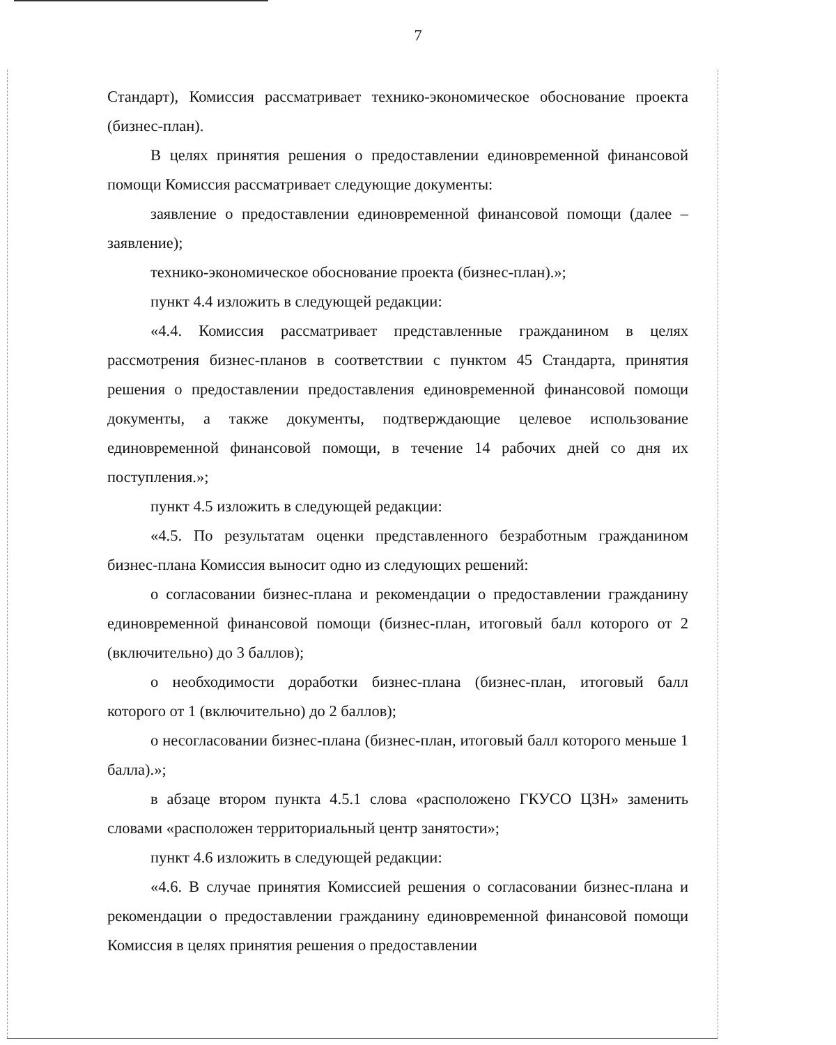7
Стандарт), Комиссия рассматривает технико-экономическое обоснование проекта (бизнес-план).
В целях принятия решения о предоставлении единовременной финансовой помощи Комиссия рассматривает следующие документы:
заявление о предоставлении единовременной финансовой помощи (далее – заявление);
технико-экономическое обоснование проекта (бизнес-план).»;
пункт 4.4 изложить в следующей редакции:
«4.4. Комиссия рассматривает представленные гражданином в целях рассмотрения бизнес-планов в соответствии с пунктом 45 Стандарта, принятия решения о предоставлении предоставления единовременной финансовой помощи документы, а также документы, подтверждающие целевое использование единовременной финансовой помощи, в течение 14 рабочих дней со дня их поступления.»;
пункт 4.5 изложить в следующей редакции:
«4.5. По результатам оценки представленного безработным гражданином бизнес-плана Комиссия выносит одно из следующих решений:
о согласовании бизнес-плана и рекомендации о предоставлении гражданину единовременной финансовой помощи (бизнес-план, итоговый балл которого от 2 (включительно) до 3 баллов);
о необходимости доработки бизнес-плана (бизнес-план, итоговый балл которого от 1 (включительно) до 2 баллов);
о несогласовании бизнес-плана (бизнес-план, итоговый балл которого меньше 1 балла).»;
в абзаце втором пункта 4.5.1 слова «расположено ГКУСО ЦЗН» заменить словами «расположен территориальный центр занятости»;
пункт 4.6 изложить в следующей редакции:
«4.6. В случае принятия Комиссией решения о согласовании бизнес-плана и рекомендации о предоставлении гражданину единовременной финансовой помощи Комиссия в целях принятия решения о предоставлении